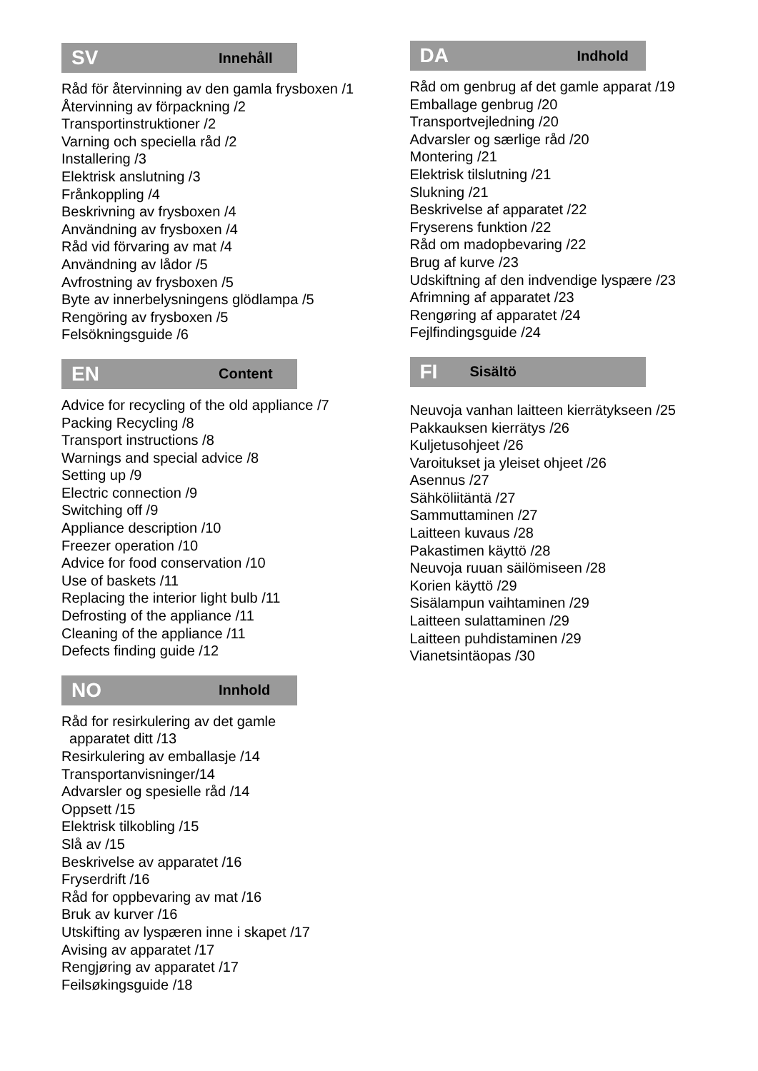SV Innehåll
Råd för återvinning av den gamla frysboxen /1
Återvinning av förpackning /2
Transportinstruktioner /2
Varning och speciella råd /2
Installering /3
Elektrisk anslutning /3
Frånkoppling /4
Beskrivning av frysboxen /4
Användning av frysboxen /4
Råd vid förvaring av mat /4
Användning av lådor /5
Avfrostning av frysboxen /5
Byte av innerbelysningens glödlampa /5
Rengöring av frysboxen /5
Felsökningsguide /6
EN Content
Advice for recycling of the old appliance /7
Packing Recycling /8
Transport instructions /8
Warnings and special advice /8
Setting up /9
Electric connection /9
Switching off /9
Appliance description /10
Freezer operation /10
Advice for food conservation /10
Use of baskets /11
Replacing the interior light bulb /11
Defrosting of the appliance /11
Cleaning of the appliance /11
Defects finding guide /12
NO Innhold
Råd for resirkulering av det gamle
apparatet ditt /13
Resirkulering av emballasje /14
Transportanvisninger/14
Advarsler og spesielle råd /14
Oppsett /15
Elektrisk tilkobling /15
Slå av /15
Beskrivelse av apparatet /16
Fryserdrift /16
Råd for oppbevaring av mat /16
Bruk av kurver /16
Utskifting av lyspæren inne i skapet /17
Avising av apparatet /17
Rengjøring av apparatet /17
Feilsøkingsguide /18
DA Indhold
Råd om genbrug af det gamle apparat /19
Emballage genbrug /20
Transportvejledning /20
Advarsler og særlige råd /20
Montering /21
Elektrisk tilslutning /21
Slukning /21
Beskrivelse af apparatet /22
Fryserens funktion /22
Råd om madopbevaring /22
Brug af kurve /23
Udskiftning af den indvendige lyspære /23
Afrimning af apparatet /23
Rengøring af apparatet /24
Fejlfindingsguide /24
FI Sisältö
Neuvoja vanhan laitteen kierrätykseen /25
Pakkauksen kierrätys /26
Kuljetusohjeet /26
Varoitukset ja yleiset ohjeet /26
Asennus /27
Sähköliitäntä /27
Sammuttaminen /27
Laitteen kuvaus /28
Pakastimen käyttö /28
Neuvoja ruuan säilömiseen /28
Korien käyttö /29
Sisälampun vaihtaminen /29
Laitteen sulattaminen /29
Laitteen puhdistaminen /29
Vianetsintäopas /30